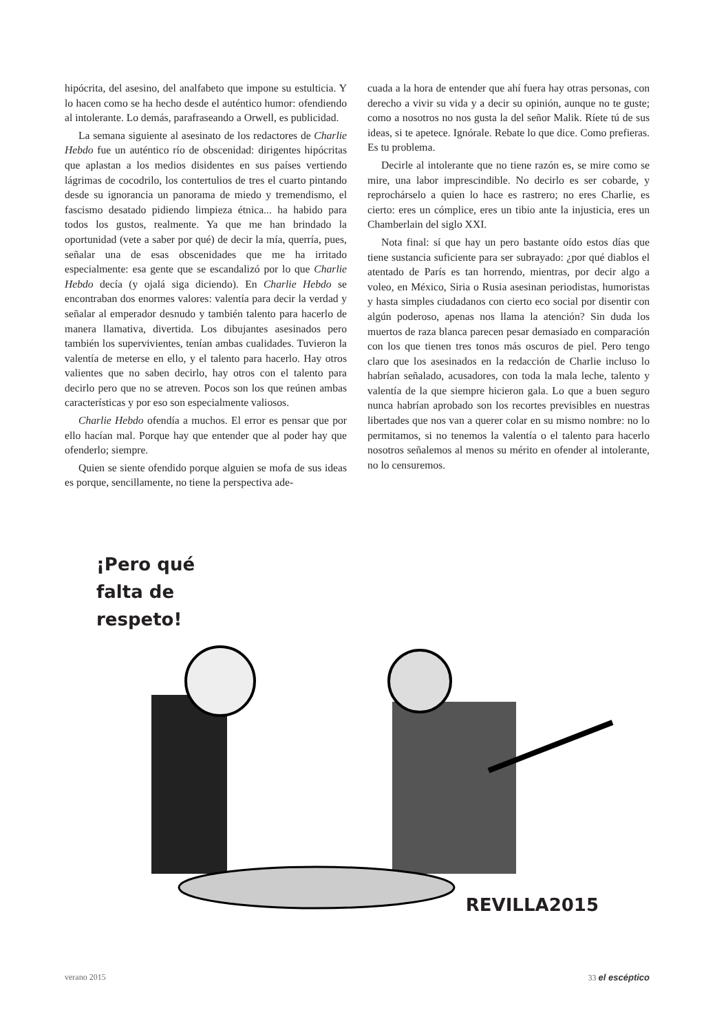hipócrita, del asesino, del analfabeto que impone su estulticia. Y lo hacen como se ha hecho desde el auténtico humor: ofendiendo al intolerante. Lo demás, parafraseando a Orwell, es publicidad.
La semana siguiente al asesinato de los redactores de Charlie Hebdo fue un auténtico río de obscenidad: dirigentes hipócritas que aplastan a los medios disidentes en sus países vertiendo lágrimas de cocodrilo, los contertulios de tres el cuarto pintando desde su ignorancia un panorama de miedo y tremendismo, el fascismo desatado pidiendo limpieza étnica... ha habido para todos los gustos, realmente. Ya que me han brindado la oportunidad (vete a saber por qué) de decir la mía, querría, pues, señalar una de esas obscenidades que me ha irritado especialmente: esa gente que se escandalizó por lo que Charlie Hebdo decía (y ojalá siga diciendo). En Charlie Hebdo se encontraban dos enormes valores: valentía para decir la verdad y señalar al emperador desnudo y también talento para hacerlo de manera llamativa, divertida. Los dibujantes asesinados pero también los supervivientes, tenían ambas cualidades. Tuvieron la valentía de meterse en ello, y el talento para hacerlo. Hay otros valientes que no saben decirlo, hay otros con el talento para decirlo pero que no se atreven. Pocos son los que reúnen ambas características y por eso son especialmente valiosos.
Charlie Hebdo ofendía a muchos. El error es pensar que por ello hacían mal. Porque hay que entender que al poder hay que ofenderlo; siempre.
Quien se siente ofendido porque alguien se mofa de sus ideas es porque, sencillamente, no tiene la perspectiva ade-
cuada a la hora de entender que ahí fuera hay otras personas, con derecho a vivir su vida y a decir su opinión, aunque no te guste; como a nosotros no nos gusta la del señor Malik. Ríete tú de sus ideas, si te apetece. Ignórale. Rebate lo que dice. Como prefieras. Es tu problema.
Decirle al intolerante que no tiene razón es, se mire como se mire, una labor imprescindible. No decirlo es ser cobarde, y reprochárselo a quien lo hace es rastrero; no eres Charlie, es cierto: eres un cómplice, eres un tibio ante la injusticia, eres un Chamberlain del siglo XXI.
Nota final: sí que hay un pero bastante oído estos días que tiene sustancia suficiente para ser subrayado: ¿por qué diablos el atentado de París es tan horrendo, mientras, por decir algo a voleo, en México, Siria o Rusia asesinan periodistas, humoristas y hasta simples ciudadanos con cierto eco social por disentir con algún poderoso, apenas nos llama la atención? Sin duda los muertos de raza blanca parecen pesar demasiado en comparación con los que tienen tres tonos más oscuros de piel. Pero tengo claro que los asesinados en la redacción de Charlie incluso lo habrían señalado, acusadores, con toda la mala leche, talento y valentía de la que siempre hicieron gala. Lo que a buen seguro nunca habrían aprobado son los recortes previsibles en nuestras libertades que nos van a querer colar en su mismo nombre: no lo permitamos, si no tenemos la valentía o el talento para hacerlo nosotros señalemos al menos su mérito en ofender al intolerante, no lo censuremos.
¡Pero qué
falta de
respeto!
REVILLA2015
verano 2015 33 el escéptico